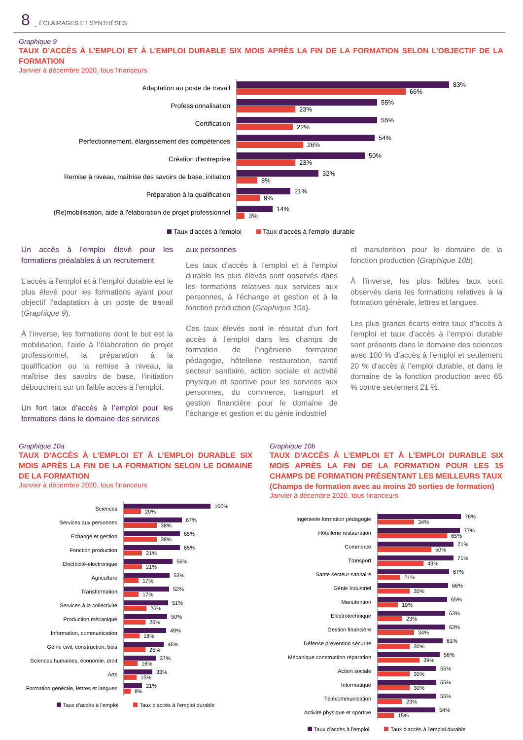8 _ ÉCLAIRAGES ET SYNTHÈSES
Graphique 9
TAUX D’ACCÈS À L’EMPLOI ET À L’EMPLOI DURABLE SIX MOIS APRÈS LA FIN DE LA FORMATION SELON L’OBJECTIF DE LA FORMATION
Janvier à décembre 2020, tous financeurs
Adaptation au poste de travail
83%
66%
Professionnalisation
55%
23%
Certification
55%
22%
Perfectionnement, élargissement des compétences
54%
26%
Création d'entreprise
50%
23%
Remise à niveau, maîtrise des savoirs de base, initiation
32%
8%
Préparation à la qualification
21%
9%
(Re)mobilisation, aide à l'élaboration de projet professionnel
14%
3%
Taux d'accès à l'emploi Taux d'accès à l'emploi durable
Un accès à l’emploi élevé pour les formations préalables à un recrutement
L’accès à l’emploi et à l’emploi durable est le plus élevé pour les formations ayant pour objectif l’adaptation à un poste de travail (Graphique 9).
À l’inverse, les formations dont le but est la mobilisation, l’aide à l’élaboration de projet professionnel, la préparation à la qualification ou la remise à niveau, la maîtrise des savoirs de base, l’initiation débouchent sur un faible accès à l’emploi.
Un fort taux d’accès à l’emploi pour les formations dans le domaine des services
aux personnes
Les taux d’accès à l’emploi et à l’emploi durable les plus élevés sont observés dans les formations relatives aux services aux personnes, à l’échange et gestion et à la fonction production (Graphique 10a).
Ces taux élevés sont le résultat d’un fort accès à l’emploi dans les champs de formation de l’ingénierie formation pédagogie, hôtellerie restauration, santé secteur sanitaire, action sociale et activité physique et sportive pour les services aux personnes, du commerce, transport et gestion financière pour le domaine de l’échange et gestion et du génie industriel
et manutention pour le domaine de la fonction production (Graphique 10b).
À l’inverse, les plus faibles taux sont observés dans les formations relatives à la formation générale, lettres et langues.
Les plus grands écarts entre taux d’accès à l’emploi et taux d’accès à l’emploi durable sont présents dans le domaine des sciences avec 100 % d’accès à l’emploi et seulement 20 % d’accès à l’emploi durable, et dans le domaine de la fonction production avec 65 % contre seulement 21 %.
Graphique 10a
TAUX D’ACCÈS À L’EMPLOI ET À L’EMPLOI DURABLE SIX MOIS APRÈS LA FIN DE LA FORMATION SELON LE DOMAINE DE LA FORMATION
Janvier à décembre 2020, tous financeurs
Sciences
100%
20%
Services aux personnes
67%
38%
Echange et gestion
65%
38%
Fonction production
65%
21%
Electricité-electronique
56%
21%
Agriculture
53%
17%
Transformation
52%
17%
Services à la collectivité
51%
26%
Production mécanique
50%
25%
Information, communication
49%
18%
Génie civil, construction, bois
46%
25%
Sciences humaines, économie, droit
37%
16%
Arts
33%
15%
Formation générale, lettres et langues
21%
8%
Taux d'accès à l'emploi Taux d'accès à l'emploi durable
Graphique 10b
TAUX D’ACCÈS À L’EMPLOI ET À L’EMPLOI DURABLE SIX MOIS APRÈS LA FIN DE LA FORMATION POUR LES 15 CHAMPS DE FORMATION PRÉSENTANT LES MEILLEURS TAUX
(Champs de formation avec au moins 20 sorties de formation)
Janvier à décembre 2020, tous financeurs
Ingénierie formation pédagogie
78%
34%
Hôtellerie restauration
77%
65%
Commerce
71%
50%
Transport
71%
43%
Sante secteur sanitaire
67%
21%
Génie industriel
66%
30%
Manutention
65%
19%
Electrotechnique
63%
23%
Gestion financière
63%
34%
Défense prévention sécurité
61%
30%
Mécanique construction réparation
58%
39%
Action sociale
55%
30%
Informatique
55%
30%
Télécommunication
55%
23%
Activité physique et sportive
54%
15%
Taux d'accès à l'emploi Taux d'accès à l'emploi durable